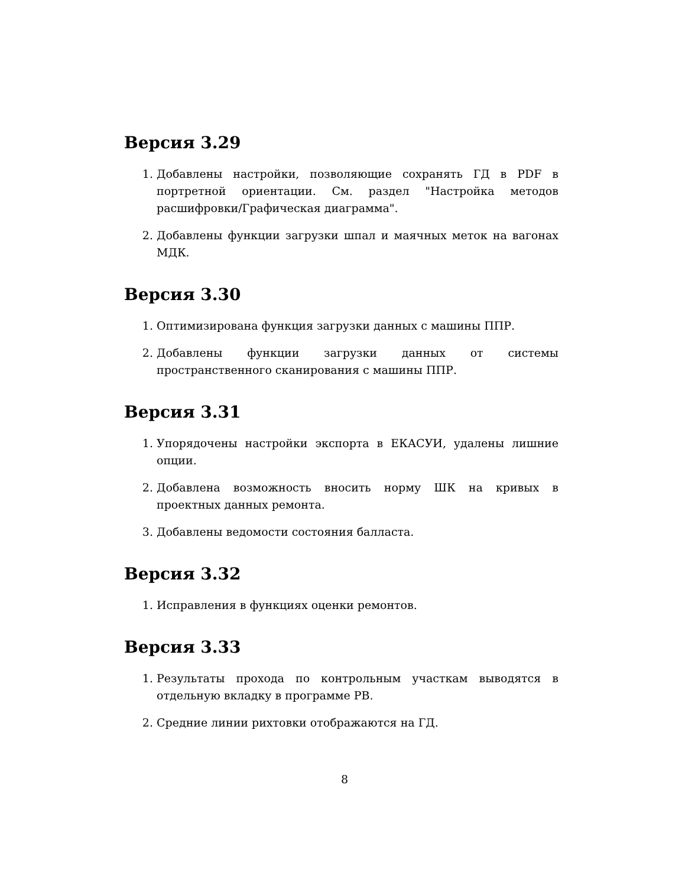Версия 3.29
1. Добавлены настройки, позволяющие сохранять ГД в PDF в портретной ориентации. См. раздел "Настройка методов расшифровки/Графическая диаграмма".
2. Добавлены функции загрузки шпал и маячных меток на вагонах МДК.
Версия 3.30
1. Оптимизирована функция загрузки данных с машины ППР.
2. Добавлены функции загрузки данных от системы пространственного сканирования с машины ППР.
Версия 3.31
1. Упорядочены настройки экспорта в ЕКАСУИ, удалены лишние опции.
2. Добавлена возможность вносить норму ШК на кривых в проектных данных ремонта.
3. Добавлены ведомости состояния балласта.
Версия 3.32
1. Исправления в функциях оценки ремонтов.
Версия 3.33
1. Результаты прохода по контрольным участкам выводятся в отдельную вкладку в программе РВ.
2. Средние линии рихтовки отображаются на ГД.
8